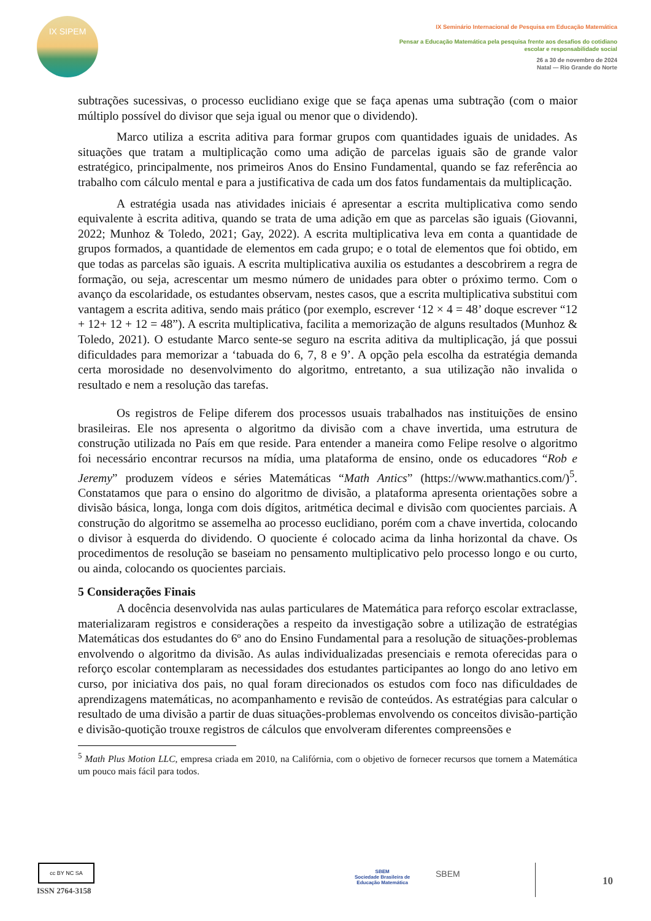IX SIPEM
IX Seminário Internacional de Pesquisa em Educação Matemática
Pensar a Educação Matemática pela pesquisa frente aos desafios do cotidiano
escolar e responsabilidade social
26 a 30 de novembro de 2024
Natal — Rio Grande do Norte
subtrações sucessivas, o processo euclidiano exige que se faça apenas uma subtração (com o maior múltiplo possível do divisor que seja igual ou menor que o dividendo).
Marco utiliza a escrita aditiva para formar grupos com quantidades iguais de unidades. As situações que tratam a multiplicação como uma adição de parcelas iguais são de grande valor estratégico, principalmente, nos primeiros Anos do Ensino Fundamental, quando se faz referência ao trabalho com cálculo mental e para a justificativa de cada um dos fatos fundamentais da multiplicação.
A estratégia usada nas atividades iniciais é apresentar a escrita multiplicativa como sendo equivalente à escrita aditiva, quando se trata de uma adição em que as parcelas são iguais (Giovanni, 2022; Munhoz & Toledo, 2021; Gay, 2022). A escrita multiplicativa leva em conta a quantidade de grupos formados, a quantidade de elementos em cada grupo; e o total de elementos que foi obtido, em que todas as parcelas são iguais. A escrita multiplicativa auxilia os estudantes a descobrirem a regra de formação, ou seja, acrescentar um mesmo número de unidades para obter o próximo termo. Com o avanço da escolaridade, os estudantes observam, nestes casos, que a escrita multiplicativa substitui com vantagem a escrita aditiva, sendo mais prático (por exemplo, escrever ‘12 × 4 = 48’ doque escrever “12 + 12+ 12 + 12 = 48”). A escrita multiplicativa, facilita a memorização de alguns resultados (Munhoz & Toledo, 2021). O estudante Marco sente-se seguro na escrita aditiva da multiplicação, já que possui dificuldades para memorizar a ‘tabuada do 6, 7, 8 e 9’. A opção pela escolha da estratégia demanda certa morosidade no desenvolvimento do algoritmo, entretanto, a sua utilização não invalida o resultado e nem a resolução das tarefas.
Os registros de Felipe diferem dos processos usuais trabalhados nas instituições de ensino brasileiras. Ele nos apresenta o algoritmo da divisão com a chave invertida, uma estrutura de construção utilizada no País em que reside. Para entender a maneira como Felipe resolve o algoritmo foi necessário encontrar recursos na mídia, uma plataforma de ensino, onde os educadores “Rob e Jeremy” produzem vídeos e séries Matemáticas “Math Antics” (https://www.mathantics.com/)<sup>5</sup>. Constatamos que para o ensino do algoritmo de divisão, a plataforma apresenta orientações sobre a divisão básica, longa, longa com dois dígitos, aritmética decimal e divisão com quocientes parciais. A construção do algoritmo se assemelha ao processo euclidiano, porém com a chave invertida, colocando o divisor à esquerda do dividendo. O quociente é colocado acima da linha horizontal da chave. Os procedimentos de resolução se baseiam no pensamento multiplicativo pelo processo longo e ou curto, ou ainda, colocando os quocientes parciais.
5 Considerações Finais
A docência desenvolvida nas aulas particulares de Matemática para reforço escolar extraclasse, materializaram registros e considerações a respeito da investigação sobre a utilização de estratégias Matemáticas dos estudantes do 6º ano do Ensino Fundamental para a resolução de situações-problemas envolvendo o algoritmo da divisão. As aulas individualizadas presenciais e remota oferecidas para o reforço escolar contemplaram as necessidades dos estudantes participantes ao longo do ano letivo em curso, por iniciativa dos pais, no qual foram direcionados os estudos com foco nas dificuldades de aprendizagens matemáticas, no acompanhamento e revisão de conteúdos. As estratégias para calcular o resultado de uma divisão a partir de duas situações-problemas envolvendo os conceitos divisão-partição e divisão-quotição trouxe registros de cálculos que envolveram diferentes compreensões e
<sup>5</sup> Math Plus Motion LLC, empresa criada em 2010, na Califórnia, com o objetivo de fornecer recursos que tornem a Matemática um pouco mais fácil para todos.
cc BY NC SA
ISSN 2764-3158
SBEM
Sociedade Brasileira de
Educação Matemática
SBEM
10